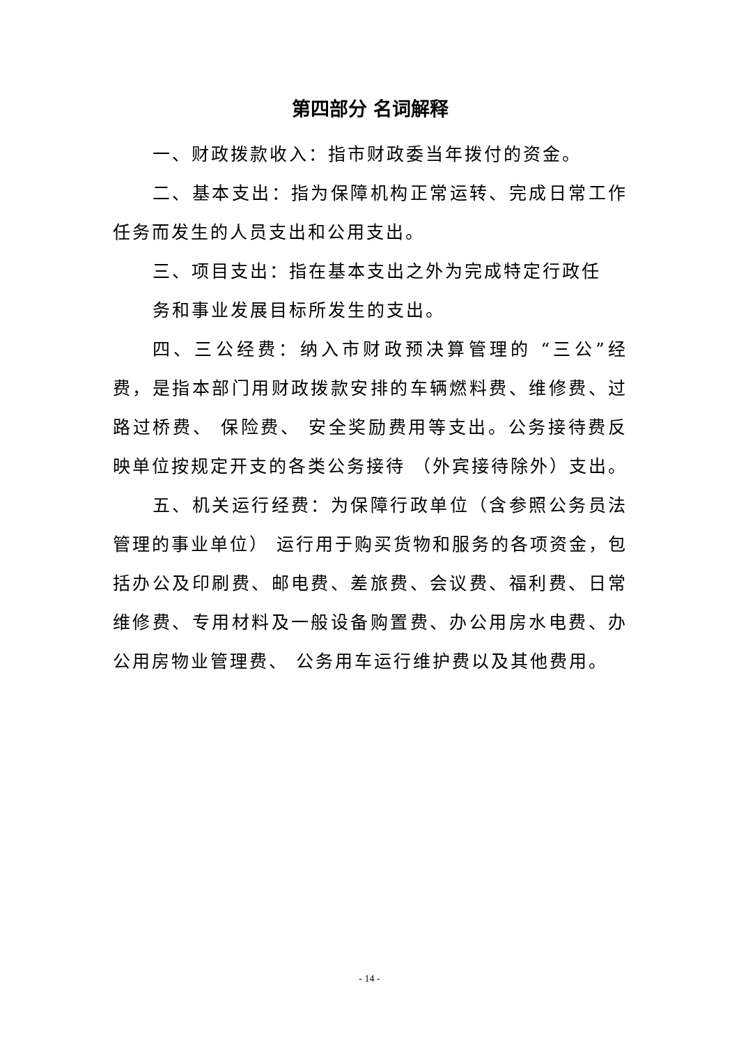第四部分 名词解释
一、财政拨款收入：指市财政委当年拨付的资金。
二、基本支出：指为保障机构正常运转、完成日常工作任务而发生的人员支出和公用支出。
三、项目支出：指在基本支出之外为完成特定行政任
务和事业发展目标所发生的支出。
四、三公经费：纳入市财政预决算管理的 “三公”经费，是指本部门用财政拨款安排的车辆燃料费、维修费、过路过桥费、 保险费、 安全奖励费用等支出。公务接待费反映单位按规定开支的各类公务接待 （外宾接待除外）支出。
五、机关运行经费：为保障行政单位（含参照公务员法管理的事业单位） 运行用于购买货物和服务的各项资金，包括办公及印刷费、邮电费、差旅费、会议费、福利费、日常维修费、专用材料及一般设备购置费、办公用房水电费、办公用房物业管理费、 公务用车运行维护费以及其他费用。
- 14 -